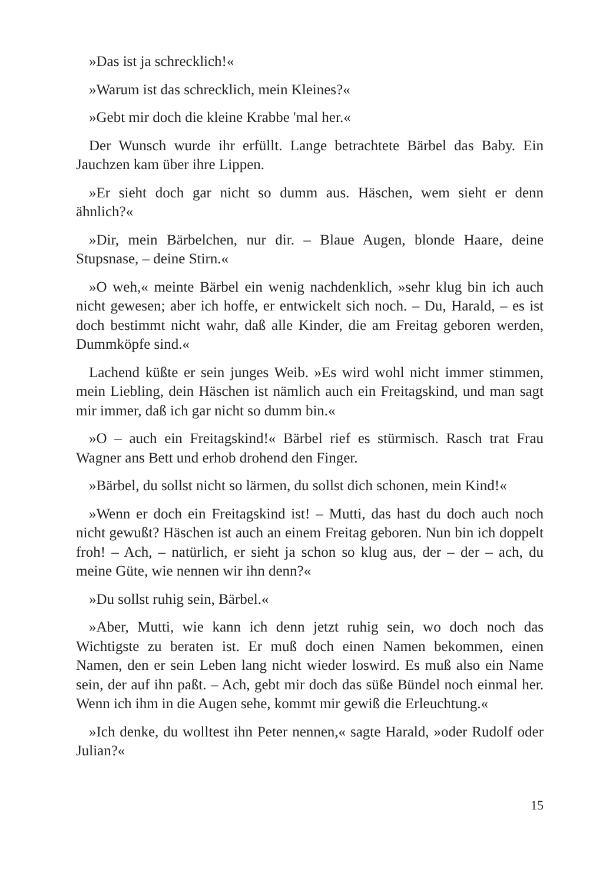»Das ist ja schrecklich!«
»Warum ist das schrecklich, mein Kleines?«
»Gebt mir doch die kleine Krabbe 'mal her.«
Der Wunsch wurde ihr erfüllt. Lange betrachtete Bärbel das Baby. Ein Jauchzen kam über ihre Lippen.
»Er sieht doch gar nicht so dumm aus. Häschen, wem sieht er denn ähnlich?«
»Dir, mein Bärbelchen, nur dir. – Blaue Augen, blonde Haare, deine Stupsnase, – deine Stirn.«
»O weh,« meinte Bärbel ein wenig nachdenklich, »sehr klug bin ich auch nicht gewesen; aber ich hoffe, er entwickelt sich noch. – Du, Harald, – es ist doch bestimmt nicht wahr, daß alle Kinder, die am Freitag geboren werden, Dummköpfe sind.«
Lachend küßte er sein junges Weib. »Es wird wohl nicht immer stimmen, mein Liebling, dein Häschen ist nämlich auch ein Freitagskind, und man sagt mir immer, daß ich gar nicht so dumm bin.«
»O – auch ein Freitagskind!« Bärbel rief es stürmisch. Rasch trat Frau Wagner ans Bett und erhob drohend den Finger.
»Bärbel, du sollst nicht so lärmen, du sollst dich schonen, mein Kind!«
»Wenn er doch ein Freitagskind ist! – Mutti, das hast du doch auch noch nicht gewußt? Häschen ist auch an einem Freitag geboren. Nun bin ich doppelt froh! – Ach, – natürlich, er sieht ja schon so klug aus, der – der – ach, du meine Güte, wie nennen wir ihn denn?«
»Du sollst ruhig sein, Bärbel.«
»Aber, Mutti, wie kann ich denn jetzt ruhig sein, wo doch noch das Wichtigste zu beraten ist. Er muß doch einen Namen bekommen, einen Namen, den er sein Leben lang nicht wieder loswird. Es muß also ein Name sein, der auf ihn paßt. – Ach, gebt mir doch das süße Bündel noch einmal her. Wenn ich ihm in die Augen sehe, kommt mir gewiß die Erleuchtung.«
»Ich denke, du wolltest ihn Peter nennen,« sagte Harald, »oder Rudolf oder Julian?«
15